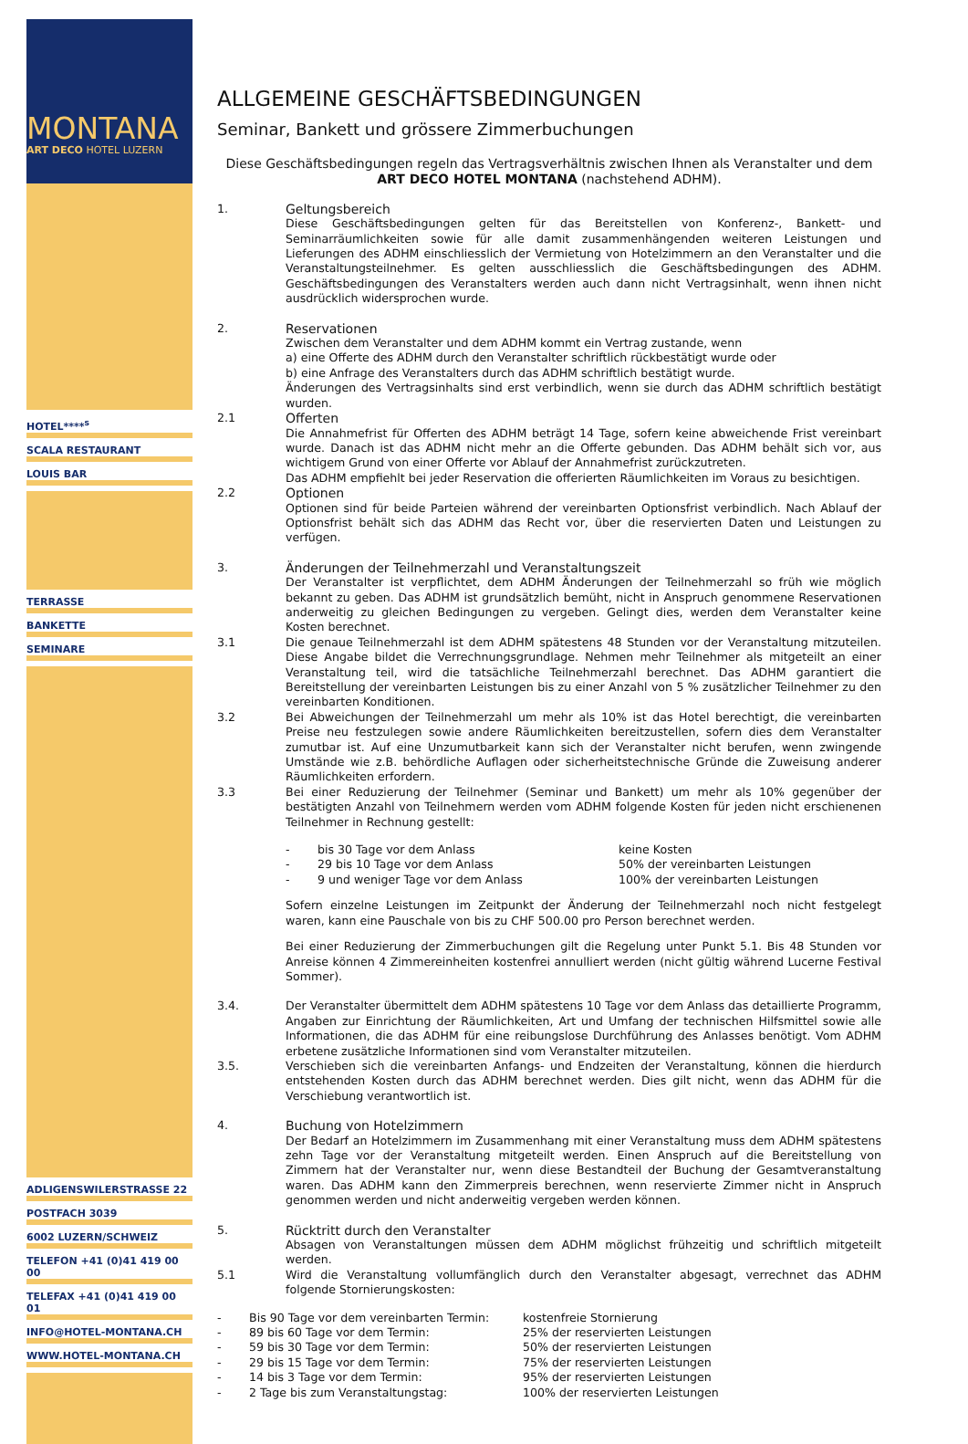MONTANA
ART DECO HOTEL LUZERN
HOTEL****<sup>s</sup>
SCALA RESTAURANT
LOUIS BAR
TERRASSE
BANKETTE
SEMINARE
ADLIGENSWILERSTRASSE 22
POSTFACH 3039
6002 LUZERN/SCHWEIZ
TELEFON +41 (0)41 419 00 00
TELEFAX +41 (0)41 419 00 01
INFO@HOTEL-MONTANA.CH
WWW.HOTEL-MONTANA.CH
ALLGEMEINE GESCHÄFTSBEDINGUNGEN
Seminar, Bankett und grössere Zimmerbuchungen
Diese Geschäftsbedingungen regeln das Vertragsverhältnis zwischen Ihnen als Veranstalter und dem
ART DECO HOTEL MONTANA (nachstehend ADHM).
1. Geltungsbereich
Diese Geschäftsbedingungen gelten für das Bereitstellen von Konferenz-, Bankett- und Seminarräumlichkeiten sowie für alle damit zusammenhängenden weiteren Leistungen und Lieferungen des ADHM einschliesslich der Vermietung von Hotelzimmern an den Veranstalter und die Veranstaltungsteilnehmer. Es gelten ausschliesslich die Geschäftsbedingungen des ADHM. Geschäftsbedingungen des Veranstalters werden auch dann nicht Vertragsinhalt, wenn ihnen nicht ausdrücklich widersprochen wurde.
2. Reservationen
Zwischen dem Veranstalter und dem ADHM kommt ein Vertrag zustande, wenn
a) eine Offerte des ADHM durch den Veranstalter schriftlich rückbestätigt wurde oder
b) eine Anfrage des Veranstalters durch das ADHM schriftlich bestätigt wurde.
Änderungen des Vertragsinhalts sind erst verbindlich, wenn sie durch das ADHM schriftlich bestätigt wurden.
2.1 Offerten
Die Annahmefrist für Offerten des ADHM beträgt 14 Tage, sofern keine abweichende Frist vereinbart wurde. Danach ist das ADHM nicht mehr an die Offerte gebunden. Das ADHM behält sich vor, aus wichtigem Grund von einer Offerte vor Ablauf der Annahmefrist zurückzutreten.
Das ADHM empfiehlt bei jeder Reservation die offerierten Räumlichkeiten im Voraus zu besichtigen.
2.2 Optionen
Optionen sind für beide Parteien während der vereinbarten Optionsfrist verbindlich. Nach Ablauf der Optionsfrist behält sich das ADHM das Recht vor, über die reservierten Daten und Leistungen zu verfügen.
3. Änderungen der Teilnehmerzahl und Veranstaltungszeit
Der Veranstalter ist verpflichtet, dem ADHM Änderungen der Teilnehmerzahl so früh wie möglich bekannt zu geben. Das ADHM ist grundsätzlich bemüht, nicht in Anspruch genommene Reservationen anderweitig zu gleichen Bedingungen zu vergeben. Gelingt dies, werden dem Veranstalter keine Kosten berechnet.
3.1 Die genaue Teilnehmerzahl ist dem ADHM spätestens 48 Stunden vor der Veranstaltung mitzuteilen. Diese Angabe bildet die Verrechnungsgrundlage. Nehmen mehr Teilnehmer als mitgeteilt an einer Veranstaltung teil, wird die tatsächliche Teilnehmerzahl berechnet. Das ADHM garantiert die Bereitstellung der vereinbarten Leistungen bis zu einer Anzahl von 5 % zusätzlicher Teilnehmer zu den vereinbarten Konditionen.
3.2 Bei Abweichungen der Teilnehmerzahl um mehr als 10% ist das Hotel berechtigt, die vereinbarten Preise neu festzulegen sowie andere Räumlichkeiten bereitzustellen, sofern dies dem Veranstalter zumutbar ist. Auf eine Unzumutbarkeit kann sich der Veranstalter nicht berufen, wenn zwingende Umstände wie z.B. behördliche Auflagen oder sicherheitstechnische Gründe die Zuweisung anderer Räumlichkeiten erfordern.
3.3 Bei einer Reduzierung der Teilnehmer (Seminar und Bankett) um mehr als 10% gegenüber der bestätigten Anzahl von Teilnehmern werden vom ADHM folgende Kosten für jeden nicht erschienenen Teilnehmer in Rechnung gestellt:
- bis 30 Tage vor dem Anlass keine Kosten
- 29 bis 10 Tage vor dem Anlass 50% der vereinbarten Leistungen
- 9 und weniger Tage vor dem Anlass 100% der vereinbarten Leistungen
Sofern einzelne Leistungen im Zeitpunkt der Änderung der Teilnehmerzahl noch nicht festgelegt waren, kann eine Pauschale von bis zu CHF 500.00 pro Person berechnet werden.
Bei einer Reduzierung der Zimmerbuchungen gilt die Regelung unter Punkt 5.1. Bis 48 Stunden vor Anreise können 4 Zimmereinheiten kostenfrei annulliert werden (nicht gültig während Lucerne Festival Sommer).
3.4. Der Veranstalter übermittelt dem ADHM spätestens 10 Tage vor dem Anlass das detaillierte Programm, Angaben zur Einrichtung der Räumlichkeiten, Art und Umfang der technischen Hilfsmittel sowie alle Informationen, die das ADHM für eine reibungslose Durchführung des Anlasses benötigt. Vom ADHM erbetene zusätzliche Informationen sind vom Veranstalter mitzuteilen.
3.5. Verschieben sich die vereinbarten Anfangs- und Endzeiten der Veranstaltung, können die hierdurch entstehenden Kosten durch das ADHM berechnet werden. Dies gilt nicht, wenn das ADHM für die Verschiebung verantwortlich ist.
4. Buchung von Hotelzimmern
Der Bedarf an Hotelzimmern im Zusammenhang mit einer Veranstaltung muss dem ADHM spätestens zehn Tage vor der Veranstaltung mitgeteilt werden. Einen Anspruch auf die Bereitstellung von Zimmern hat der Veranstalter nur, wenn diese Bestandteil der Buchung der Gesamtveranstaltung waren. Das ADHM kann den Zimmerpreis berechnen, wenn reservierte Zimmer nicht in Anspruch genommen werden und nicht anderweitig vergeben werden können.
5. Rücktritt durch den Veranstalter
Absagen von Veranstaltungen müssen dem ADHM möglichst frühzeitig und schriftlich mitgeteilt werden.
5.1 Wird die Veranstaltung vollumfänglich durch den Veranstalter abgesagt, verrechnet das ADHM folgende Stornierungskosten:
- Bis 90 Tage vor dem vereinbarten Termin: kostenfreie Stornierung
- 89 bis 60 Tage vor dem Termin: 25% der reservierten Leistungen
- 59 bis 30 Tage vor dem Termin: 50% der reservierten Leistungen
- 29 bis 15 Tage vor dem Termin: 75% der reservierten Leistungen
- 14 bis 3 Tage vor dem Termin: 95% der reservierten Leistungen
- 2 Tage bis zum Veranstaltungstag: 100% der reservierten Leistungen